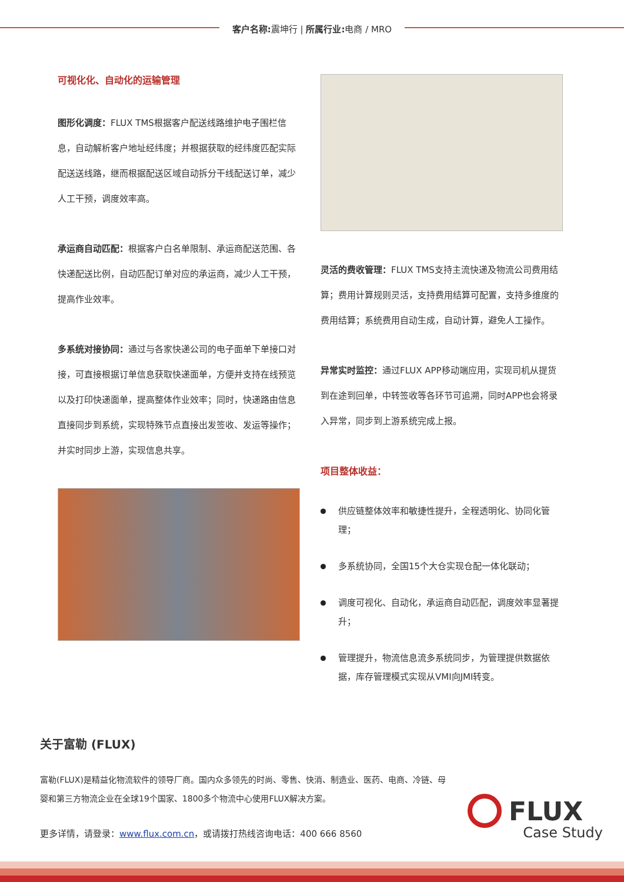客户名称: 震坤行 | 所属行业: 电商 / MRO
可视化化、自动化的运输管理
图形化调度：FLUX TMS根据客户配送线路维护电子围栏信息，自动解析客户地址经纬度；并根据获取的经纬度匹配实际配送送线路，继而根据配送区域自动拆分干线配送订单，减少人工干预，调度效率高。
承运商自动匹配：根据客户白名单限制、承运商配送范围、各快递配送比例，自动匹配订单对应的承运商，减少人工干预，提高作业效率。
多系统对接协同：通过与各家快递公司的电子面单下单接口对接，可直接根据订单信息获取快递面单，方便并支持在线预览以及打印快递面单，提高整体作业效率；同时，快递路由信息直接同步到系统，实现特殊节点直接出发签收、发运等操作；并实时同步上游，实现信息共享。
灵活的费收管理：FLUX TMS支持主流快递及物流公司费用结算；费用计算规则灵活，支持费用结算可配置，支持多维度的费用结算；系统费用自动生成，自动计算，避免人工操作。
异常实时监控：通过FLUX APP移动端应用，实现司机从提货到在途到回单，中转签收等各环节可追溯，同时APP也会将录入异常，同步到上游系统完成上报。
项目整体收益：
供应链整体效率和敏捷性提升，全程透明化、协同化管理；
多系统协同，全国15个大仓实现仓配一体化联动；
调度可视化、自动化，承运商自动匹配，调度效率显著提升；
管理提升，物流信息流多系统同步，为管理提供数据依据，库存管理模式实现从VMI向JMI转变。
关于富勒 (FLUX)
富勒(FLUX)是精益化物流软件的领导厂商。国内众多领先的时尚、零售、快消、制造业、医药、电商、冷链、母婴和第三方物流企业在全球19个国家、1800多个物流中心使用FLUX解决方案。
更多详情，请登录：www.flux.com.cn，或请拨打热线咨询电话：400 666 8560
FLUX
Case Study